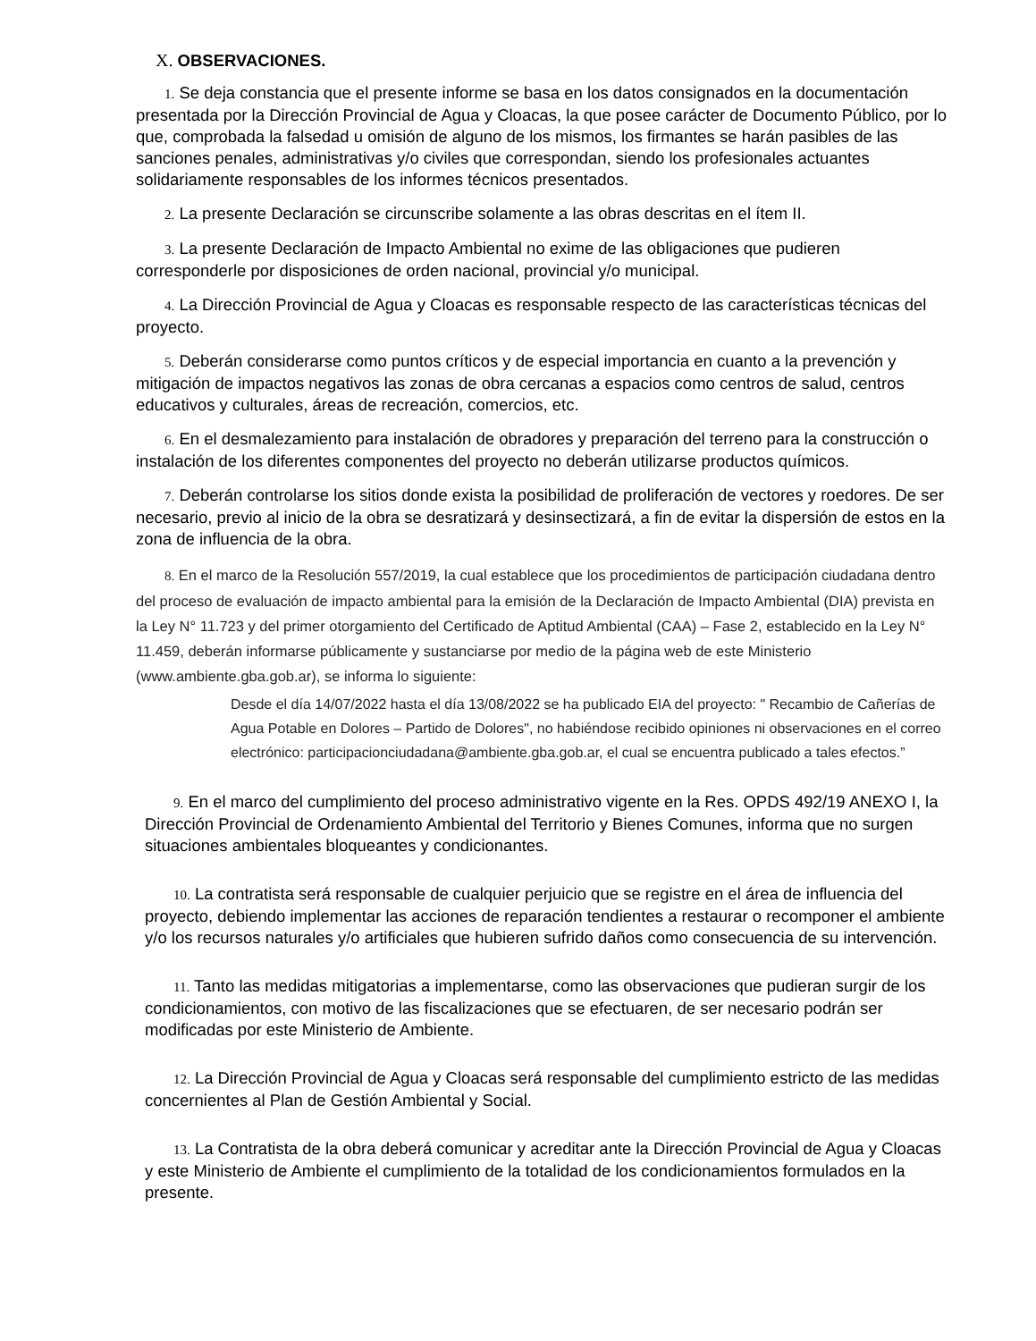X. OBSERVACIONES.
1. Se deja constancia que el presente informe se basa en los datos consignados en la documentación presentada por la Dirección Provincial de Agua y Cloacas, la que posee carácter de Documento Público, por lo que, comprobada la falsedad u omisión de alguno de los mismos, los firmantes se harán pasibles de las sanciones penales, administrativas y/o civiles que correspondan, siendo los profesionales actuantes solidariamente responsables de los informes técnicos presentados.
2. La presente Declaración se circunscribe solamente a las obras descritas en el ítem II.
3. La presente Declaración de Impacto Ambiental no exime de las obligaciones que pudieren corresponderle por disposiciones de orden nacional, provincial y/o municipal.
4. La Dirección Provincial de Agua y Cloacas es responsable respecto de las características técnicas del proyecto.
5. Deberán considerarse como puntos críticos y de especial importancia en cuanto a la prevención y mitigación de impactos negativos las zonas de obra cercanas a espacios como centros de salud, centros educativos y culturales, áreas de recreación, comercios, etc.
6. En el desmalezamiento para instalación de obradores y preparación del terreno para la construcción o instalación de los diferentes componentes del proyecto no deberán utilizarse productos químicos.
7. Deberán controlarse los sitios donde exista la posibilidad de proliferación de vectores y roedores. De ser necesario, previo al inicio de la obra se desratizará y desinsectizará, a fin de evitar la dispersión de estos en la zona de influencia de la obra.
8. En el marco de la Resolución 557/2019, la cual establece que los procedimientos de participación ciudadana dentro del proceso de evaluación de impacto ambiental para la emisión de la Declaración de Impacto Ambiental (DIA) prevista en la Ley N° 11.723 y del primer otorgamiento del Certificado de Aptitud Ambiental (CAA) – Fase 2, establecido en la Ley N° 11.459, deberán informarse públicamente y sustanciarse por medio de la página web de este Ministerio (www.ambiente.gba.gob.ar), se informa lo siguiente:
Desde el día 14/07/2022 hasta el día 13/08/2022 se ha publicado EIA del proyecto: " Recambio de Cañerías de Agua Potable en Dolores – Partido de Dolores", no habiéndose recibido opiniones ni observaciones en el correo electrónico: participacionciudadana@ambiente.gba.gob.ar, el cual se encuentra publicado a tales efectos.”
9. En el marco del cumplimiento del proceso administrativo vigente en la Res. OPDS 492/19 ANEXO I, la Dirección Provincial de Ordenamiento Ambiental del Territorio y Bienes Comunes, informa que no surgen situaciones ambientales bloqueantes y condicionantes.
10. La contratista será responsable de cualquier perjuicio que se registre en el área de influencia del proyecto, debiendo implementar las acciones de reparación tendientes a restaurar o recomponer el ambiente y/o los recursos naturales y/o artificiales que hubieren sufrido daños como consecuencia de su intervención.
11. Tanto las medidas mitigatorias a implementarse, como las observaciones que pudieran surgir de los condicionamientos, con motivo de las fiscalizaciones que se efectuaren, de ser necesario podrán ser modificadas por este Ministerio de Ambiente.
12. La Dirección Provincial de Agua y Cloacas será responsable del cumplimiento estricto de las medidas concernientes al Plan de Gestión Ambiental y Social.
13. La Contratista de la obra deberá comunicar y acreditar ante la Dirección Provincial de Agua y Cloacas y este Ministerio de Ambiente el cumplimiento de la totalidad de los condicionamientos formulados en la presente.